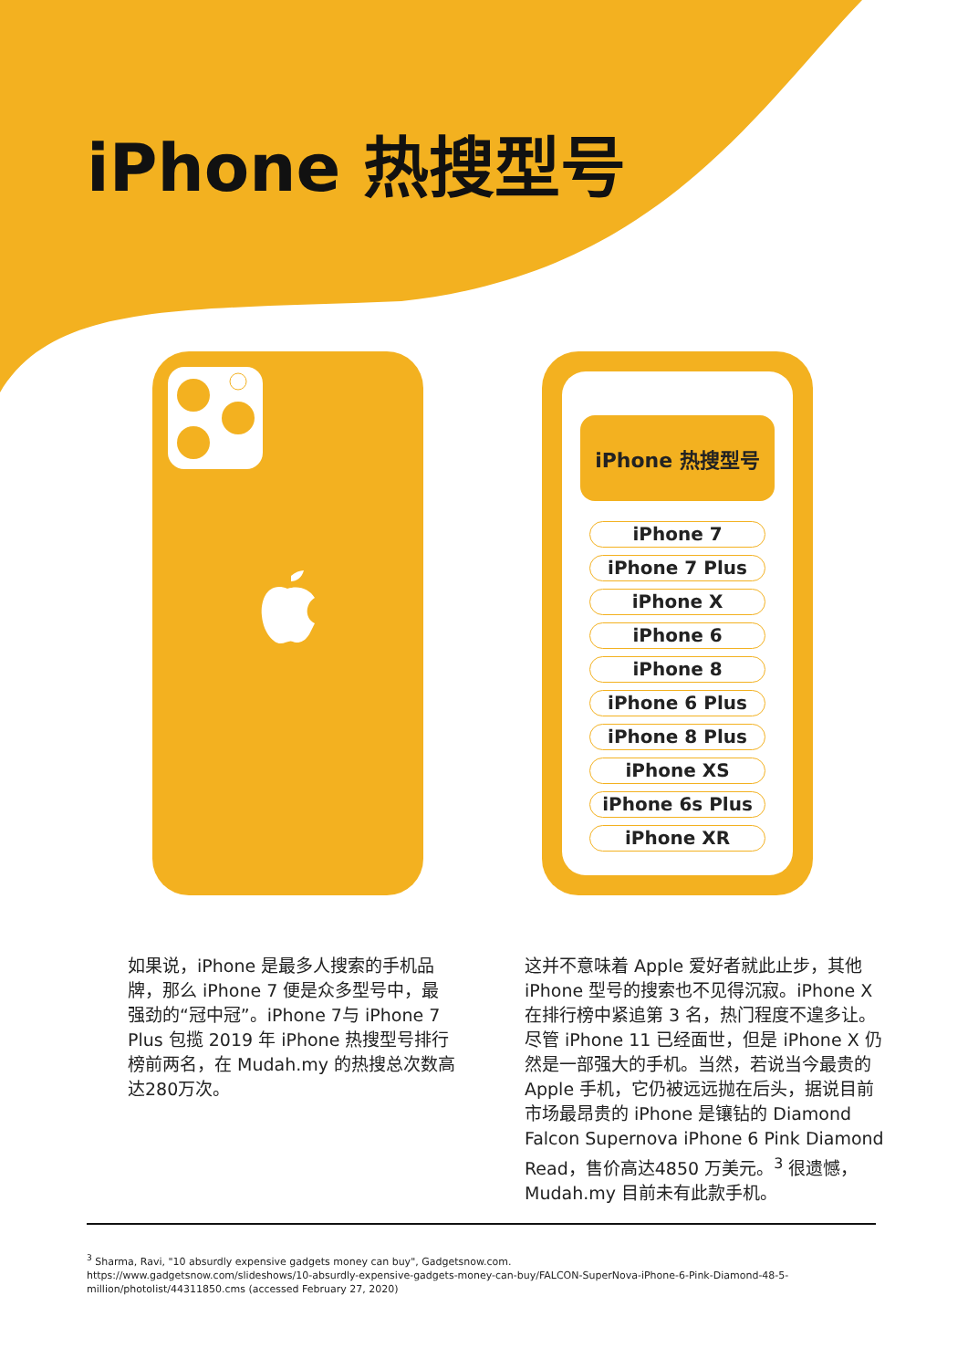iPhone 热搜型号
iPhone 热搜型号
iPhone 7
iPhone 7 Plus
iPhone X
iPhone 6
iPhone 8
iPhone 6 Plus
iPhone 8 Plus
iPhone XS
iPhone 6s Plus
iPhone XR
如果说，iPhone 是最多人搜索的手机品牌，那么 iPhone 7 便是众多型号中，最强劲的“冠中冠”。iPhone 7与 iPhone 7 Plus 包揽 2019 年 iPhone 热搜型号排行榜前两名，在 Mudah.my 的热搜总次数高达280万次。
这并不意味着 Apple 爱好者就此止步，其他 iPhone 型号的搜索也不见得沉寂。iPhone X 在排行榜中紧追第 3 名，热门程度不遑多让。尽管 iPhone 11 已经面世，但是 iPhone X 仍然是一部强大的手机。当然，若说当今最贵的 Apple 手机，它仍被远远抛在后头，据说目前市场最昂贵的 iPhone 是镶钻的 Diamond Falcon Supernova iPhone 6 Pink Diamond Read，售价高达4850 万美元。<sup>3</sup> 很遗憾，Mudah.my 目前未有此款手机。
<sup>3</sup> Sharma, Ravi, "10 absurdly expensive gadgets money can buy", Gadgetsnow.com.
https://www.gadgetsnow.com/slideshows/10-absurdly-expensive-gadgets-money-can-buy/FALCON-SuperNova-iPhone-6-Pink-Diamond-48-5-million/photolist/44311850.cms (accessed February 27, 2020)